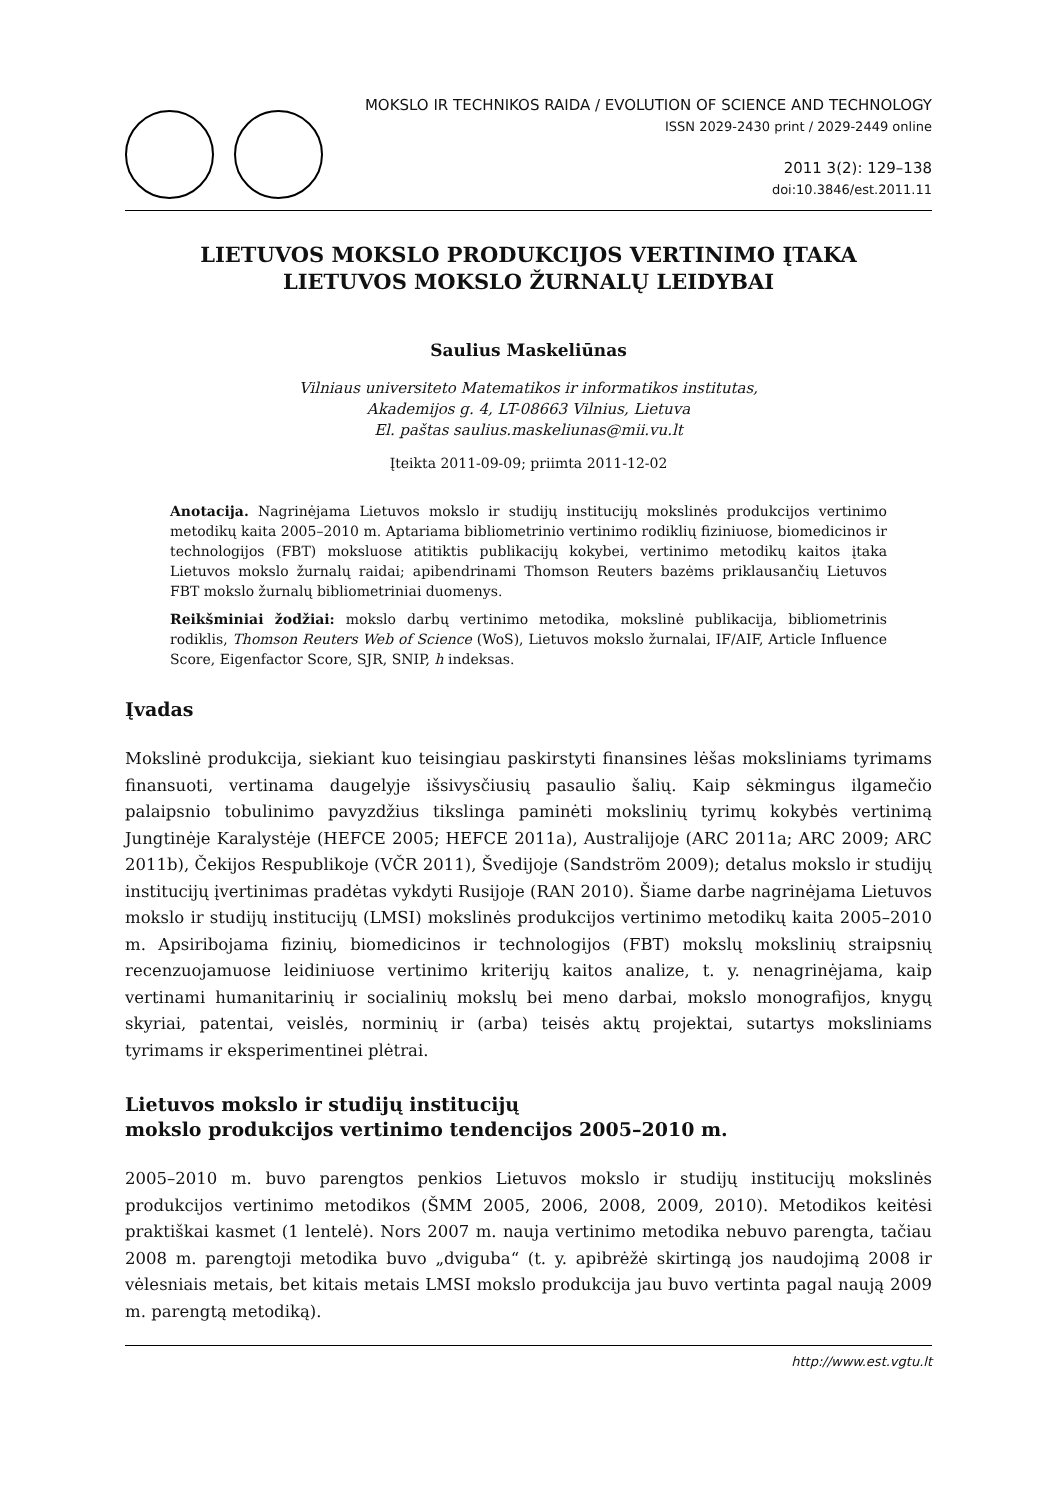MOKSLO IR TECHNIKOS RAIDA / EVOLUTION OF SCIENCE AND TECHNOLOGY
ISSN 2029-2430 print / 2029-2449 online
2011 3(2): 129–138
doi:10.3846/est.2011.11
LIETUVOS MOKSLO PRODUKCIJOS VERTINIMO ĮTAKA
LIETUVOS MOKSLO ŽURNALŲ LEIDYBAI
Saulius Maskeliūnas
Vilniaus universiteto Matematikos ir informatikos institutas,
Akademijos g. 4, LT-08663 Vilnius, Lietuva
El. paštas saulius.maskeliunas@mii.vu.lt
Įteikta 2011-09-09; priimta 2011-12-02
Anotacija. Nagrinėjama Lietuvos mokslo ir studijų institucijų mokslinės produkcijos vertinimo metodikų kaita 2005–2010 m. Aptariama bibliometrinio vertinimo rodiklių fiziniuose, biomedicinos ir technologijos (FBT) moksluose atitiktis publikacijų kokybei, vertinimo metodikų kaitos įtaka Lietuvos mokslo žurnalų raidai; apibendrinami Thomson Reuters bazėms priklausančių Lietuvos FBT mokslo žurnalų bibliometriniai duomenys.
Reikšminiai žodžiai: mokslo darbų vertinimo metodika, mokslinė publikacija, bibliometrinis rodiklis, Thomson Reuters Web of Science (WoS), Lietuvos mokslo žurnalai, IF/AIF, Article Influence Score, Eigenfactor Score, SJR, SNIP, h indeksas.
Įvadas
Mokslinė produkcija, siekiant kuo teisingiau paskirstyti finansines lėšas moksliniams tyrimams finansuoti, vertinama daugelyje išsivysčiusių pasaulio šalių. Kaip sėkmingus ilgamečio palaipsnio tobulinimo pavyzdžius tikslinga paminėti mokslinių tyrimų kokybės vertinimą Jungtinėje Karalystėje (HEFCE 2005; HEFCE 2011a), Australijoje (ARC 2011a; ARC 2009; ARC 2011b), Čekijos Respublikoje (VČR 2011), Švedijoje (Sandström 2009); detalus mokslo ir studijų institucijų įvertinimas pradėtas vykdyti Rusijoje (RAN 2010). Šiame darbe nagrinėjama Lietuvos mokslo ir studijų institucijų (LMSI) mokslinės produkcijos vertinimo metodikų kaita 2005–2010 m. Apsiribojama fizinių, biomedicinos ir technologijos (FBT) mokslų mokslinių straipsnių recenzuojamuose leidiniuose vertinimo kriterijų kaitos analize, t. y. nenagrinėjama, kaip vertinami humanitarinių ir socialinių mokslų bei meno darbai, mokslo monografijos, knygų skyriai, patentai, veislės, norminių ir (arba) teisės aktų projektai, sutartys moksliniams tyrimams ir eksperimentinei plėtrai.
Lietuvos mokslo ir studijų institucijų
mokslo produkcijos vertinimo tendencijos 2005–2010 m.
2005–2010 m. buvo parengtos penkios Lietuvos mokslo ir studijų institucijų mokslinės produkcijos vertinimo metodikos (ŠMM 2005, 2006, 2008, 2009, 2010). Metodikos keitėsi praktiškai kasmet (1 lentelė). Nors 2007 m. nauja vertinimo metodika nebuvo parengta, tačiau 2008 m. parengtoji metodika buvo „dviguba“ (t. y. apibrėžė skirtingą jos naudojimą 2008 ir vėlesniais metais, bet kitais metais LMSI mokslo produkcija jau buvo vertinta pagal naują 2009 m. parengtą metodiką).
http://www.est.vgtu.lt